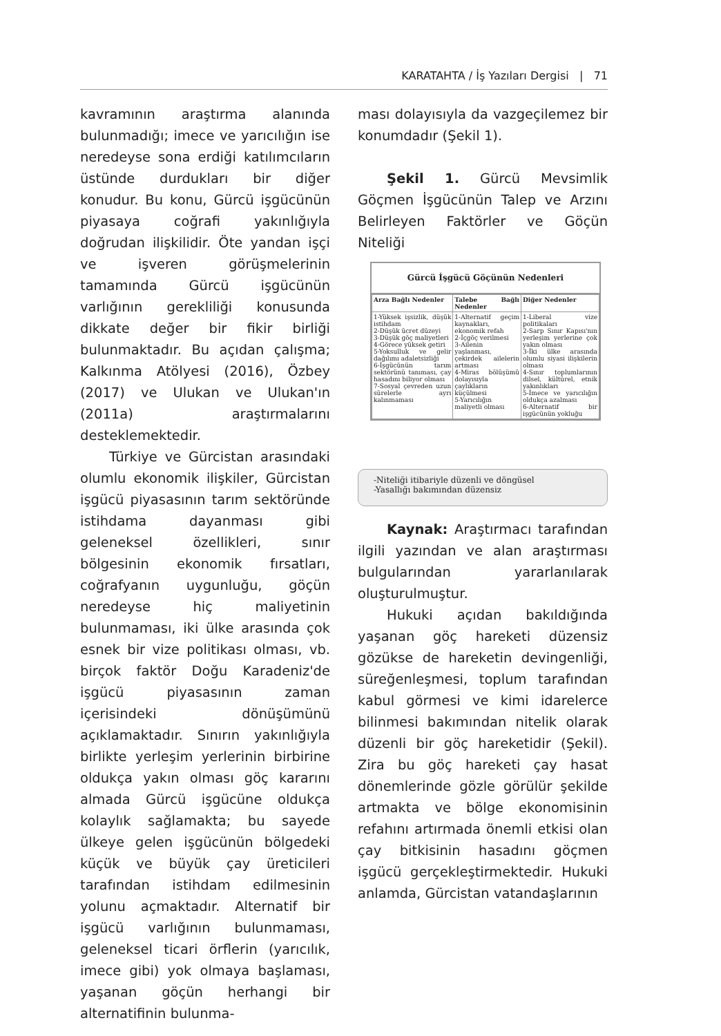KARATAHTA / İş Yazıları Dergisi | 71
kavramının araştırma alanında bulunmadığı; imece ve yarıcılığın ise neredeyse sona erdiği katılımcıların üstünde durdukları bir diğer konudur. Bu konu, Gürcü işgücünün piyasaya coğrafi yakınlığıyla doğrudan ilişkilidir. Öte yandan işçi ve işveren görüşmelerinin tamamında Gürcü işgücünün varlığının gerekliliği konusunda dikkate değer bir fikir birliği bulunmaktadır. Bu açıdan çalışma; Kalkınma Atölyesi (2016), Özbey (2017) ve Ulukan ve Ulukan'ın (2011a) araştırmalarını desteklemektedir.
Türkiye ve Gürcistan arasındaki olumlu ekonomik ilişkiler, Gürcistan işgücü piyasasının tarım sektöründe istihdama dayanması gibi geleneksel özellikleri, sınır bölgesinin ekonomik fırsatları, coğrafyanın uygunluğu, göçün neredeyse hiç maliyetinin bulunmaması, iki ülke arasında çok esnek bir vize politikası olması, vb. birçok faktör Doğu Karadeniz'de işgücü piyasasının zaman içerisindeki dönüşümünü açıklamaktadır. Sınırın yakınlığıyla birlikte yerleşim yerlerinin birbirine oldukça yakın olması göç kararını almada Gürcü işgücüne oldukça kolaylık sağlamakta; bu sayede ülkeye gelen işgücünün bölgedeki küçük ve büyük çay üreticileri tarafından istihdam edilmesinin yolunu açmaktadır. Alternatif bir işgücü varlığının bulunmaması, geleneksel ticari örflerin (yarıcılık, imece gibi) yok olmaya başlaması, yaşanan göçün herhangi bir alternatifinin bulunma-
ması dolayısıyla da vazgeçilemez bir konumdadır (Şekil 1).
Şekil 1. Gürcü Mevsimlik Göçmen İşgücünün Talep ve Arzını Belirleyen Faktörler ve Göçün Niteliği
Gürcü İşgücü Göçünün Nedenleri
| Arza Bağlı Nedenler | Talebe Bağlı Nedenler | Diğer Nedenler |
| --- | --- | --- |
| 1-Yüksek işsizlik, düşük istihdam 2-Düşük ücret düzeyi 3-Düşük göç maliyetleri 4-Görece yüksek getiri 5-Yoksulluk ve gelir dağılımı adaletsizliği 6-İşgücünün tarım sektörünü tanıması, çay hasadını biliyor olması 7-Sosyal çevreden uzun sürelerle ayrı kalınmaması | 1-Alternatif geçim kaynakları, ekonomik refah 2-İçgöç verilmesi 3-Ailenin yaşlanması, çekirdek ailelerin artması 4-Miras bölüşümü dolayısıyla çaylıkların küçülmesi 5-Yarıcılığın maliyetli olması | 1-Liberal vize politikaları 2-Sarp Sınır Kapısı'nın yerleşim yerlerine çok yakın olması 3-İki ülke arasında olumlu siyasi ilişkilerin olması 4-Sınır toplumlarının dilsel, kültürel, etnik yakınlıkları 5-İmece ve yarıcılığın oldukça azalması 6-Alternatif bir işgücünün yokluğu |
-Niteliği itibariyle düzenli ve döngüsel
-Yasallığı bakımından düzensiz
Kaynak: Araştırmacı tarafından ilgili yazından ve alan araştırması bulgularından yararlanılarak oluşturulmuştur.
Hukuki açıdan bakıldığında yaşanan göç hareketi düzensiz gözükse de hareketin devingenliği, süreğenleşmesi, toplum tarafından kabul görmesi ve kimi idarelerce bilinmesi bakımından nitelik olarak düzenli bir göç hareketidir (Şekil). Zira bu göç hareketi çay hasat dönemlerinde gözle görülür şekilde artmakta ve bölge ekonomisinin refahını artırmada önemli etkisi olan çay bitkisinin hasadını göçmen işgücü gerçekleştirmektedir. Hukuki anlamda, Gürcistan vatandaşlarının